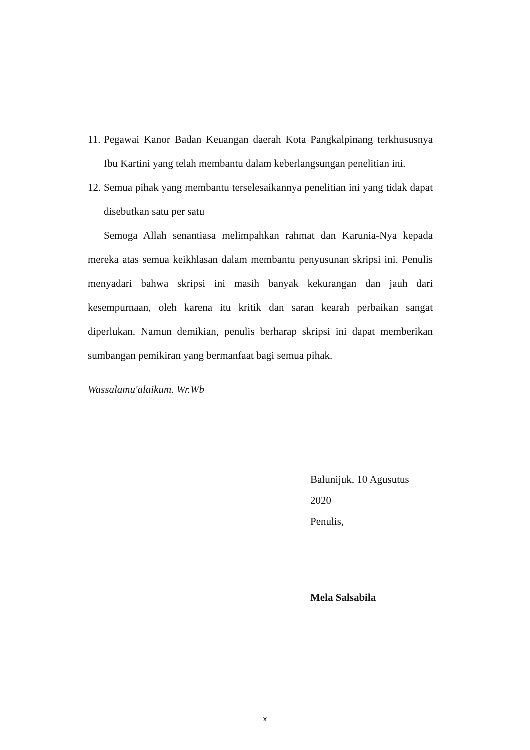11. Pegawai Kanor Badan Keuangan daerah Kota Pangkalpinang terkhususnya Ibu Kartini yang telah membantu dalam keberlangsungan penelitian ini.
12. Semua pihak yang membantu terselesaikannya penelitian ini yang tidak dapat disebutkan satu per satu
Semoga Allah senantiasa melimpahkan rahmat dan Karunia-Nya kepada mereka atas semua keikhlasan dalam membantu penyusunan skripsi ini. Penulis menyadari bahwa skripsi ini masih banyak kekurangan dan jauh dari kesempurnaan, oleh karena itu kritik dan saran kearah perbaikan sangat diperlukan. Namun demikian, penulis berharap skripsi ini dapat memberikan sumbangan pemikiran yang bermanfaat bagi semua pihak.
Wassalamu'alaikum. Wr.Wb
Balunijuk, 10 Agusutus 2020
Penulis,
Mela Salsabila
x